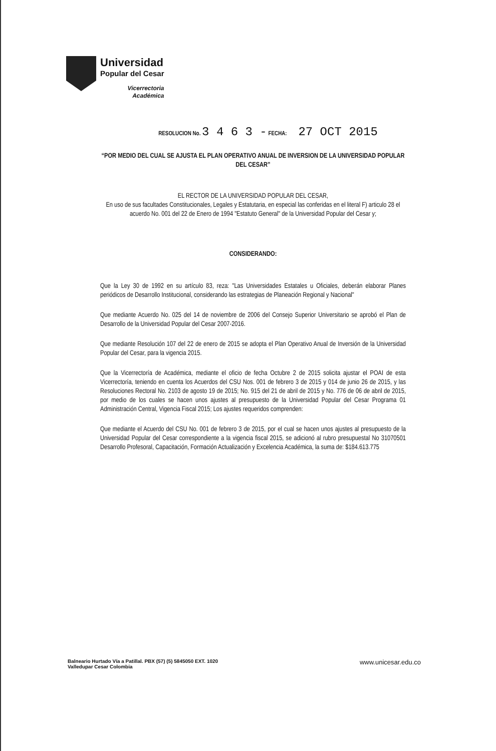Universidad
Popular del Cesar
Vicerrectoria
Académica
RESOLUCION No. 3 4 6 3 - FECHA: 27 OCT 2015
“POR MEDIO DEL CUAL SE AJUSTA EL PLAN OPERATIVO ANUAL DE INVERSION DE LA UNIVERSIDAD POPULAR DEL CESAR”
EL RECTOR DE LA UNIVERSIDAD POPULAR DEL CESAR,
En uso de sus facultades Constitucionales, Legales y Estatutaria, en especial las conferidas en el literal F) articulo 28 el acuerdo No. 001 del 22 de Enero de 1994 "Estatuto General" de la Universidad Popular del Cesar y;
CONSIDERANDO:
Que la Ley 30 de 1992 en su artículo 83, reza: "Las Universidades Estatales u Oficiales, deberán elaborar Planes periódicos de Desarrollo Institucional, considerando las estrategias de Planeación Regional y Nacional"
Que mediante Acuerdo No. 025 del 14 de noviembre de 2006 del Consejo Superior Universitario se aprobó el Plan de Desarrollo de la Universidad Popular del Cesar 2007-2016.
Que mediante Resolución 107 del 22 de enero de 2015 se adopta el Plan Operativo Anual de Inversión de la Universidad Popular del Cesar, para la vigencia 2015.
Que la Vicerrectoría de Académica, mediante el oficio de fecha Octubre 2 de 2015 solicita ajustar el POAI de esta Vicerrectoría, teniendo en cuenta los Acuerdos del CSU Nos. 001 de febrero 3 de 2015 y 014 de junio 26 de 2015, y las Resoluciones Rectoral No. 2103 de agosto 19 de 2015; No. 915 del 21 de abril de 2015 y No. 776 de 06 de abril de 2015, por medio de los cuales se hacen unos ajustes al presupuesto de la Universidad Popular del Cesar Programa 01 Administración Central, Vigencia Fiscal 2015; Los ajustes requeridos comprenden:
Que mediante el Acuerdo del CSU No. 001 de febrero 3 de 2015, por el cual se hacen unos ajustes al presupuesto de la Universidad Popular del Cesar correspondiente a la vigencia fiscal 2015, se adicionó al rubro presupuestal No 31070501 Desarrollo Profesoral, Capacitación, Formación Actualización y Excelencia Académica, la suma de: $184.613.775
Balneario Hurtado Vía a Patillal. PBX (57) (5) 5845050 EXT. 1020
Valledupar Cesar Colombia
www.unicesar.edu.co